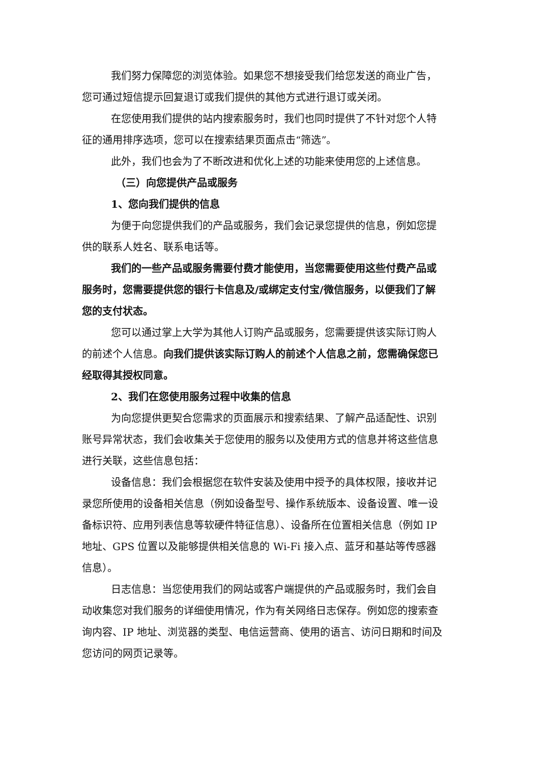我们努力保障您的浏览体验。如果您不想接受我们给您发送的商业广告，您可通过短信提示回复退订或我们提供的其他方式进行退订或关闭。
在您使用我们提供的站内搜索服务时，我们也同时提供了不针对您个人特征的通用排序选项，您可以在搜索结果页面点击“筛选”。
此外，我们也会为了不断改进和优化上述的功能来使用您的上述信息。
（三）向您提供产品或服务
1、您向我们提供的信息
为便于向您提供我们的产品或服务，我们会记录您提供的信息，例如您提供的联系人姓名、联系电话等。
我们的一些产品或服务需要付费才能使用，当您需要使用这些付费产品或服务时，您需要提供您的银行卡信息及/或绑定支付宝/微信服务，以便我们了解您的支付状态。
您可以通过掌上大学为其他人订购产品或服务，您需要提供该实际订购人的前述个人信息。向我们提供该实际订购人的前述个人信息之前，您需确保您已经取得其授权同意。
2、我们在您使用服务过程中收集的信息
为向您提供更契合您需求的页面展示和搜索结果、了解产品适配性、识别账号异常状态，我们会收集关于您使用的服务以及使用方式的信息并将这些信息进行关联，这些信息包括：
设备信息：我们会根据您在软件安装及使用中授予的具体权限，接收并记录您所使用的设备相关信息（例如设备型号、操作系统版本、设备设置、唯一设备标识符、应用列表信息等软硬件特征信息）、设备所在位置相关信息（例如 IP 地址、GPS 位置以及能够提供相关信息的 Wi-Fi 接入点、蓝牙和基站等传感器信息）。
日志信息：当您使用我们的网站或客户端提供的产品或服务时，我们会自动收集您对我们服务的详细使用情况，作为有关网络日志保存。例如您的搜索查询内容、IP 地址、浏览器的类型、电信运营商、使用的语言、访问日期和时间及您访问的网页记录等。